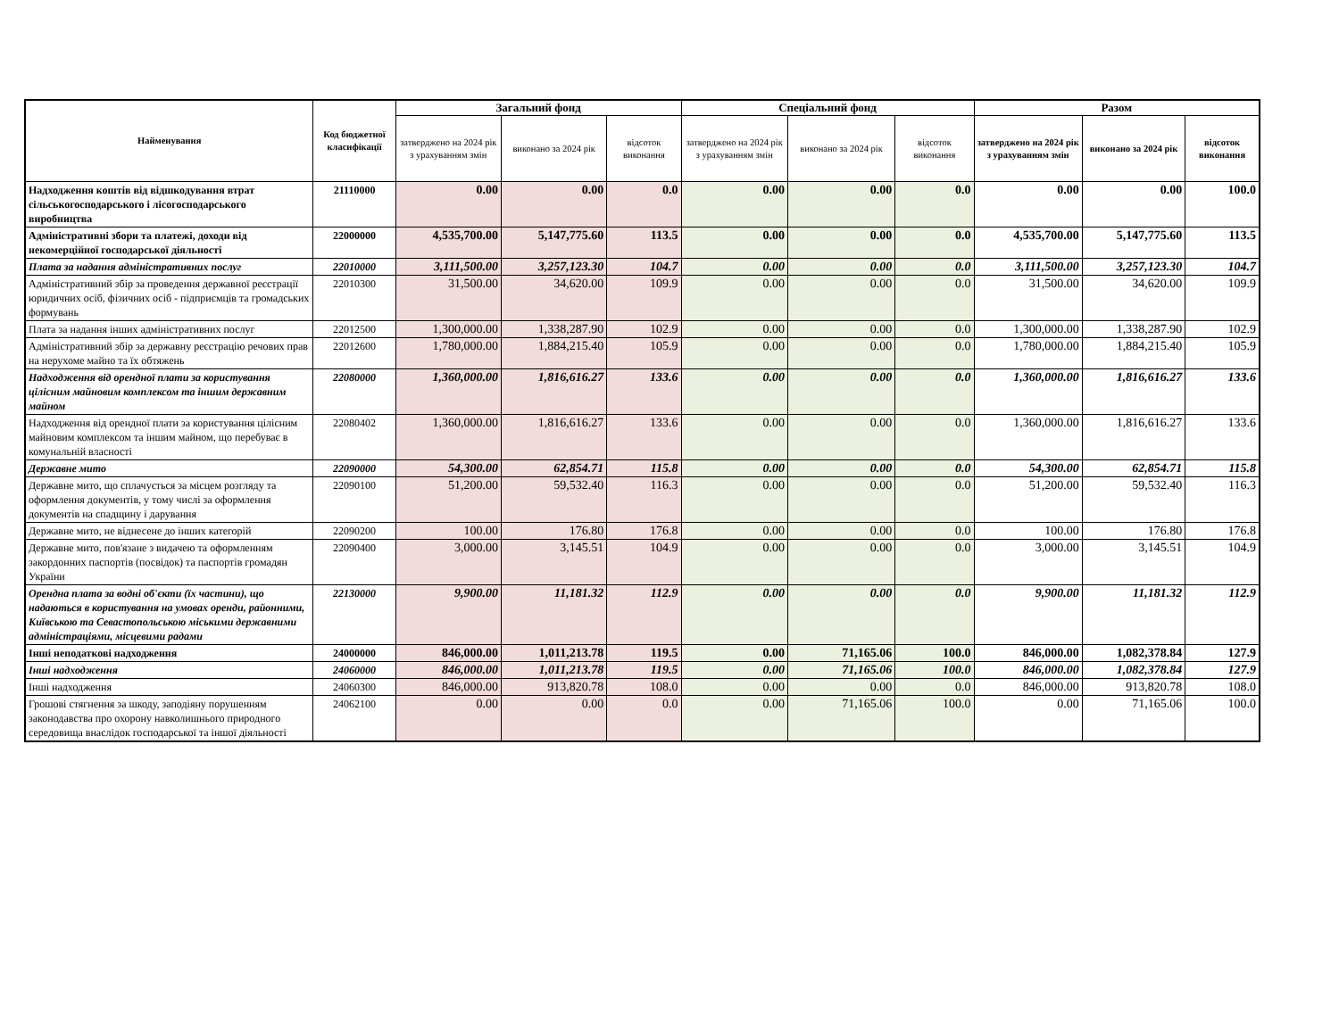| Найменування | Код бюджетної класифікації | Загальний фонд | | | Спеціальний фонд | | | Разом | | |
| --- | --- | --- | --- | --- | --- | --- | --- | --- | --- | --- |
| | | затверджено на 2024 рік з урахуванням змін | виконано за 2024 рік | відсоток виконання | затверджено на 2024 рік з урахуванням змін | виконано за 2024 рік | відсоток виконання | затверджено на 2024 рік з урахуванням змін | виконано за 2024 рік | відсоток виконання |
| Надходження коштів від відшкодування втрат сільськогосподарського і лісогосподарського виробництва | 21110000 | 0.00 | 0.00 | 0.0 | 0.00 | 0.00 | 0.0 | 0.00 | 0.00 | 100.0 |
| Адміністративні збори та платежі, доходи від некомерційної господарської діяльності | 22000000 | 4,535,700.00 | 5,147,775.60 | 113.5 | 0.00 | 0.00 | 0.0 | 4,535,700.00 | 5,147,775.60 | 113.5 |
| Плата за надання адміністративних послуг | 22010000 | 3,111,500.00 | 3,257,123.30 | 104.7 | 0.00 | 0.00 | 0.0 | 3,111,500.00 | 3,257,123.30 | 104.7 |
| Адміністративний збір за проведення державної реєстрації юридичних осіб, фізичних осіб - підприємців та громадських формувань | 22010300 | 31,500.00 | 34,620.00 | 109.9 | 0.00 | 0.00 | 0.0 | 31,500.00 | 34,620.00 | 109.9 |
| Плата за надання інших адміністративних послуг | 22012500 | 1,300,000.00 | 1,338,287.90 | 102.9 | 0.00 | 0.00 | 0.0 | 1,300,000.00 | 1,338,287.90 | 102.9 |
| Адміністративний збір за державну реєстрацію речових прав на нерухоме майно та їх обтяжень | 22012600 | 1,780,000.00 | 1,884,215.40 | 105.9 | 0.00 | 0.00 | 0.0 | 1,780,000.00 | 1,884,215.40 | 105.9 |
| Надходження від орендної плати за користування цілісним майновим комплексом та іншим державним майном | 22080000 | 1,360,000.00 | 1,816,616.27 | 133.6 | 0.00 | 0.00 | 0.0 | 1,360,000.00 | 1,816,616.27 | 133.6 |
| Надходження від орендної плати за користування цілісним майновим комплексом та іншим майном, що перебуває в комунальній власності | 22080402 | 1,360,000.00 | 1,816,616.27 | 133.6 | 0.00 | 0.00 | 0.0 | 1,360,000.00 | 1,816,616.27 | 133.6 |
| Державне мито | 22090000 | 54,300.00 | 62,854.71 | 115.8 | 0.00 | 0.00 | 0.0 | 54,300.00 | 62,854.71 | 115.8 |
| Державне мито, що сплачується за місцем розгляду та оформлення документів, у тому числі за оформлення документів на спадщину і дарування | 22090100 | 51,200.00 | 59,532.40 | 116.3 | 0.00 | 0.00 | 0.0 | 51,200.00 | 59,532.40 | 116.3 |
| Державне мито, не віднесене до інших категорій | 22090200 | 100.00 | 176.80 | 176.8 | 0.00 | 0.00 | 0.0 | 100.00 | 176.80 | 176.8 |
| Державне мито, пов'язане з видачею та оформленням закордонних паспортів (посвідок) та паспортів громадян України | 22090400 | 3,000.00 | 3,145.51 | 104.9 | 0.00 | 0.00 | 0.0 | 3,000.00 | 3,145.51 | 104.9 |
| Орендна плата за водні об'єкти (їх частини), що надаються в користування на умовах оренди, районними, Київською та Севастопольською міськими державними адміністраціями, місцевими радами | 22130000 | 9,900.00 | 11,181.32 | 112.9 | 0.00 | 0.00 | 0.0 | 9,900.00 | 11,181.32 | 112.9 |
| Інші неподаткові надходження | 24000000 | 846,000.00 | 1,011,213.78 | 119.5 | 0.00 | 71,165.06 | 100.0 | 846,000.00 | 1,082,378.84 | 127.9 |
| Інші надходження | 24060000 | 846,000.00 | 1,011,213.78 | 119.5 | 0.00 | 71,165.06 | 100.0 | 846,000.00 | 1,082,378.84 | 127.9 |
| Інші надходження | 24060300 | 846,000.00 | 913,820.78 | 108.0 | 0.00 | 0.00 | 0.0 | 846,000.00 | 913,820.78 | 108.0 |
| Грошові стягнення за шкоду, заподіяну порушенням законодавства про охорону навколишнього природного середовища внаслідок господарської та іншої діяльності | 24062100 | 0.00 | 0.00 | 0.0 | 0.00 | 71,165.06 | 100.0 | 0.00 | 71,165.06 | 100.0 |